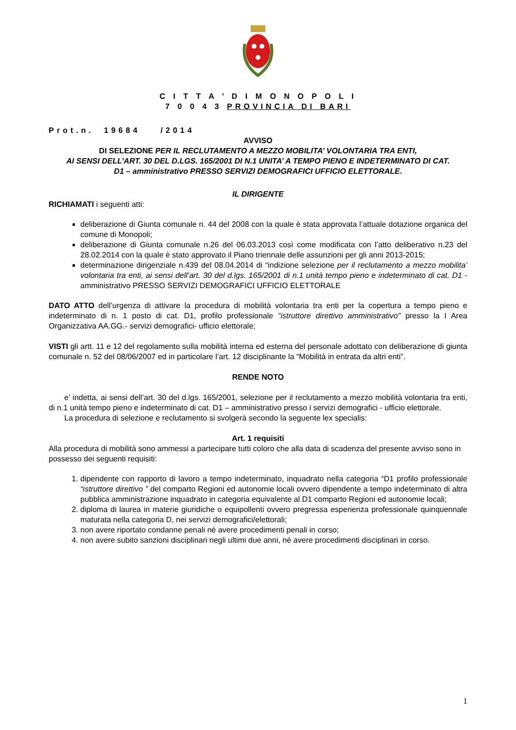C I T T A ’ D I M O N O P O L I
7 0 0 4 3 PROVINCIA DI BARI
Prot.n. 19684 /2014
AVVISO
DI SELEZIONE PER IL RECLUTAMENTO A MEZZO MOBILITA’ VOLONTARIA TRA ENTI,
AI SENSI DELL’ART. 30 DEL D.LGS. 165/2001 DI N.1 UNITA’ A TEMPO PIENO E INDETERMINATO DI CAT.
D1 – amministrativo PRESSO SERVIZI DEMOGRAFICI UFFICIO ELETTORALE.
IL DIRIGENTE
RICHIAMATI i seguenti atti:
deliberazione di Giunta comunale n. 44 del 2008 con la quale è stata approvata l’attuale dotazione organica del comune di Monopoli;
deliberazione di Giunta comunale n.26 del 06.03.2013 così come modificata con l’atto deliberativo n.23 del 28.02.2014 con la quale è stato approvato il Piano triennale delle assunzioni per gli anni 2013-2015;
determinazione dirigenziale n.439 del 08.04.2014 di “indizione selezione per il reclutamento a mezzo mobilita’ volontaria tra enti, ai sensi dell’art. 30 del d.lgs. 165/2001 di n.1 unità tempo pieno e indeterminato di cat. D1 - amministrativo PRESSO SERVIZI DEMOGRAFICI UFFICIO ELETTORALE
DATO ATTO dell’urgenza di attivare la procedura di mobilità volontaria tra enti per la copertura a tempo pieno e indeterminato di n. 1 posto di cat. D1, profilo professionale “istruttore direttivo amministrativo” presso la I Area Organizzativa AA.GG.- servizi demografici- ufficio elettorale;
VISTI gli artt. 11 e 12 del regolamento sulla mobilità interna ed esterna del personale adottato con deliberazione di giunta comunale n. 52 del 08/06/2007 ed in particolare l’art. 12 disciplinante la “Mobilità in entrata da altri enti”.
RENDE NOTO
e’ indetta, ai sensi dell’art. 30 del d.lgs. 165/2001, selezione per il reclutamento a mezzo mobilità volontaria tra enti, di n.1 unità tempo pieno e indeterminato di cat. D1 – amministrativo presso i servizi demografici - ufficio elettorale.
La procedura di selezione e reclutamento si svolgerà secondo la seguente lex specialis:
Art. 1 requisiti
Alla procedura di mobilità sono ammessi a partecipare tutti coloro che alla data di scadenza del presente avviso sono in possesso dei seguenti requisiti:
1. dipendente con rapporto di lavoro a tempo indeterminato, inquadrato nella categoria “D1 profilo professionale “istruttore direttivo ” del comparto Regioni ed autonomie locali ovvero dipendente a tempo indeterminato di altra pubblica amministrazione inquadrato in categoria equivalente al D1 comparto Regioni ed autonomie locali;
2. diploma di laurea in materie giuridiche o equipollenti ovvero pregressa esperienza professionale quinquennale maturata nella categoria D, nei servizi demografici/elettorali;
3. non avere riportato condanne penali né avere procedimenti penali in corso;
4. non avere subito sanzioni disciplinari negli ultimi due anni, né avere procedimenti disciplinari in corso.
1